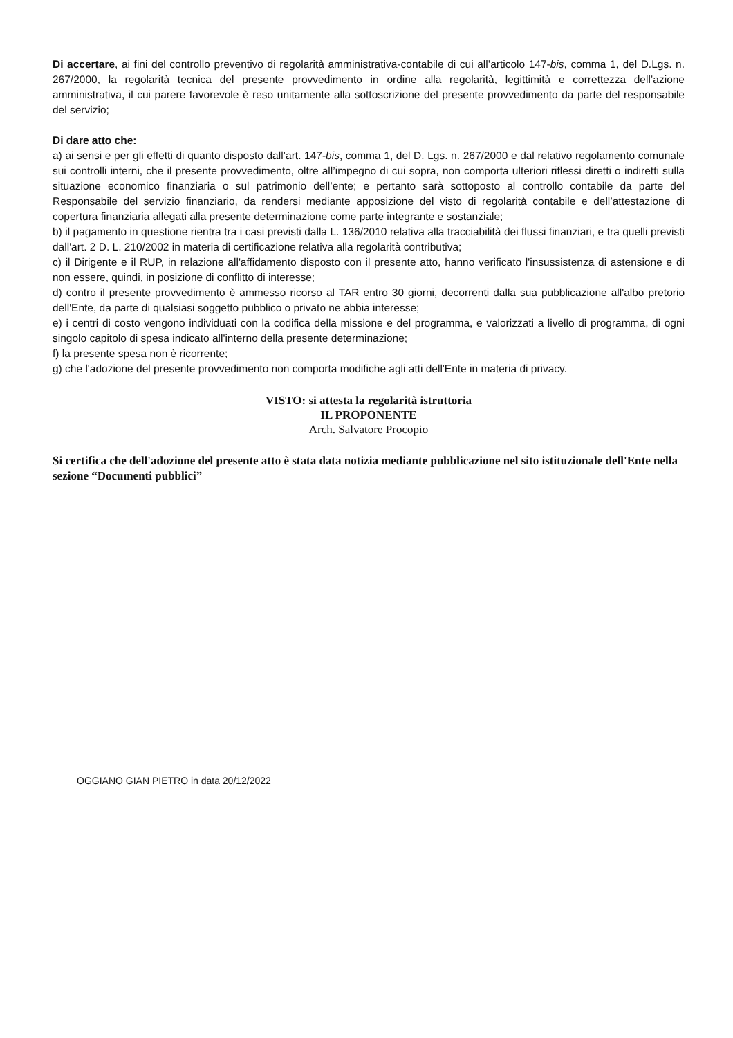Di accertare, ai fini del controllo preventivo di regolarità amministrativa-contabile di cui all’articolo 147-bis, comma 1, del D.Lgs. n. 267/2000, la regolarità tecnica del presente provvedimento in ordine alla regolarità, legittimità e correttezza dell’azione amministrativa, il cui parere favorevole è reso unitamente alla sottoscrizione del presente provvedimento da parte del responsabile del servizio;
Di dare atto che:
a) ai sensi e per gli effetti di quanto disposto dall’art. 147-bis, comma 1, del D. Lgs. n. 267/2000 e dal relativo regolamento comunale sui controlli interni, che il presente provvedimento, oltre all’impegno di cui sopra, non comporta ulteriori riflessi diretti o indiretti sulla situazione economico finanziaria o sul patrimonio dell’ente; e pertanto sarà sottoposto al controllo contabile da parte del Responsabile del servizio finanziario, da rendersi mediante apposizione del visto di regolarità contabile e dell’attestazione di copertura finanziaria allegati alla presente determinazione come parte integrante e sostanziale;
b) il pagamento in questione rientra tra i casi previsti dalla L. 136/2010 relativa alla tracciabilità dei flussi finanziari, e tra quelli previsti dall'art. 2 D. L. 210/2002 in materia di certificazione relativa alla regolarità contributiva;
c) il Dirigente e il RUP, in relazione all'affidamento disposto con il presente atto, hanno verificato l'insussistenza di astensione e di non essere, quindi, in posizione di conflitto di interesse;
d) contro il presente provvedimento è ammesso ricorso al TAR entro 30 giorni, decorrenti dalla sua pubblicazione all'albo pretorio dell'Ente, da parte di qualsiasi soggetto pubblico o privato ne abbia interesse;
e) i centri di costo vengono individuati con la codifica della missione e del programma, e valorizzati a livello di programma, di ogni singolo capitolo di spesa indicato all'interno della presente determinazione;
f) la presente spesa non è ricorrente;
g) che l'adozione del presente provvedimento non comporta modifiche agli atti dell'Ente in materia di privacy.
VISTO: si attesta la regolarità istruttoria
IL PROPONENTE
Arch. Salvatore Procopio
Si certifica che dell'adozione del presente atto è stata data notizia mediante pubblicazione nel sito istituzionale dell'Ente nella sezione “Documenti pubblici”
OGGIANO GIAN PIETRO in data 20/12/2022